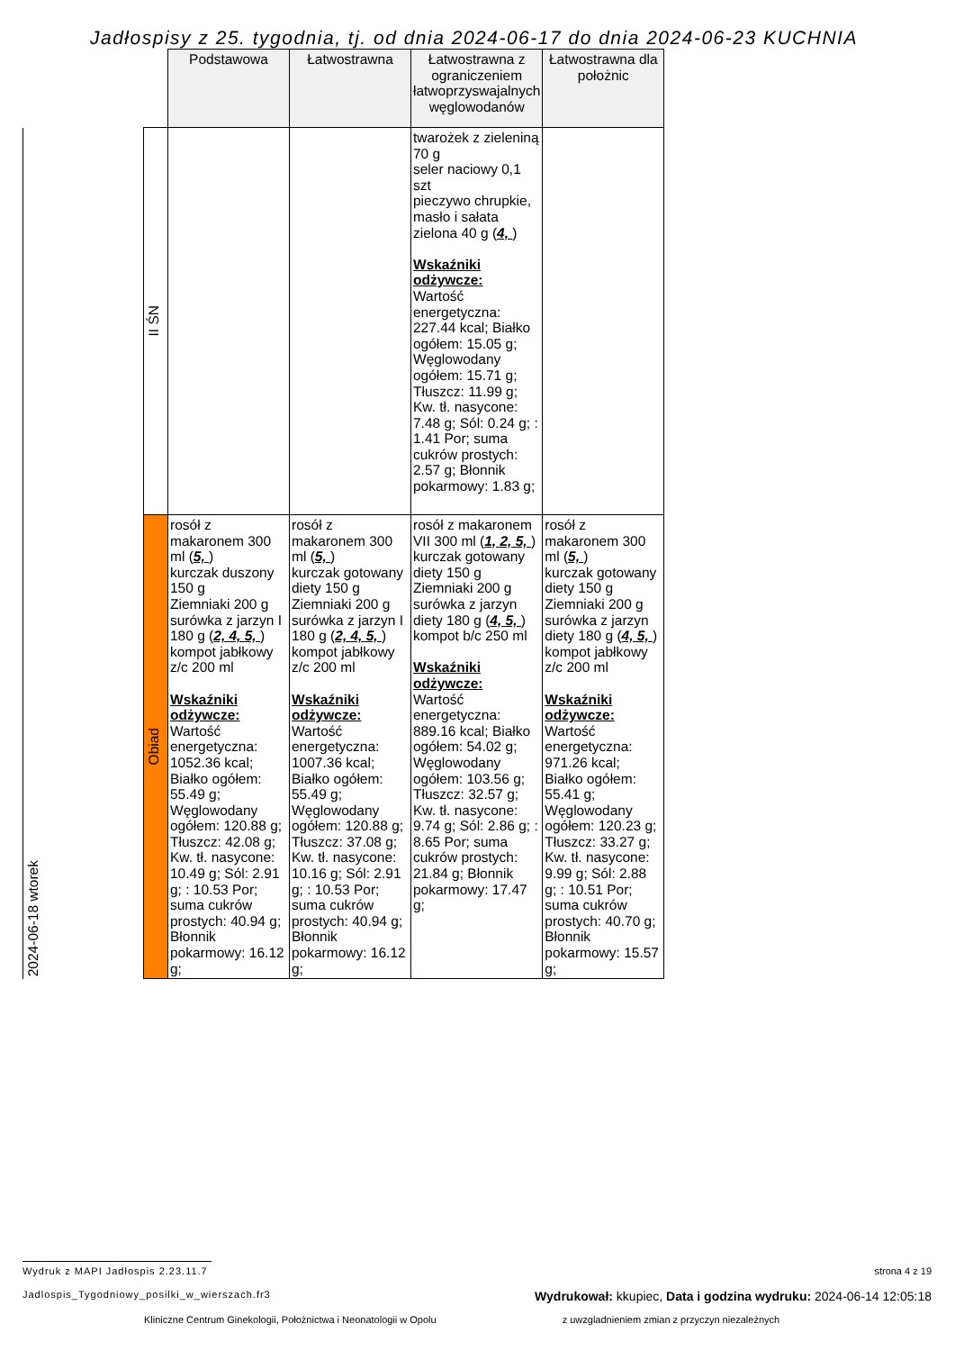Jadłospisy z 25. tygodnia, tj. od dnia 2024-06-17 do dnia 2024-06-23 KUCHNIA
| | | Podstawowa | Łatwostrawna | Łatwostrawna z ograniczeniem łatwoprzyswajalnych węglowodanów | Łatwostrawna dla położnic |
| 2024-06-18 wtorek | II ŚN | | | twarożek z zieleniną 70 g seler naciowy 0,1 szt pieczywo chrupkie, masło i sałata zielona 40 g ( 4, ) Wskaźniki odżywcze: Wartość energetyczna: 227.44 kcal; Białko ogółem: 15.05 g; Węglowodany ogółem: 15.71 g; Tłuszcz: 11.99 g; Kw. tł. nasycone: 7.48 g; Sól: 0.24 g; : 1.41 Por; suma cukrów prostych: 2.57 g; Błonnik pokarmowy: 1.83 g; | |
| | Obiad | rosół z makaronem 300 ml ( 5, ) kurczak duszony 150 g Ziemniaki 200 g surówka z jarzyn I 180 g ( 2, 4, 5, ) kompot jabłkowy z/c 200 ml Wskaźniki odżywcze: Wartość energetyczna: 1052.36 kcal; Białko ogółem: 55.49 g; Węglowodany ogółem: 120.88 g; Tłuszcz: 42.08 g; Kw. tł. nasycone: 10.49 g; Sól: 2.91 g; : 10.53 Por; suma cukrów prostych: 40.94 g; Błonnik pokarmowy: 16.12 g; | rosół z makaronem 300 ml ( 5, ) kurczak gotowany diety 150 g Ziemniaki 200 g surówka z jarzyn I 180 g ( 2, 4, 5, ) kompot jabłkowy z/c 200 ml Wskaźniki odżywcze: Wartość energetyczna: 1007.36 kcal; Białko ogółem: 55.49 g; Węglowodany ogółem: 120.88 g; Tłuszcz: 37.08 g; Kw. tł. nasycone: 10.16 g; Sól: 2.91 g; : 10.53 Por; suma cukrów prostych: 40.94 g; Błonnik pokarmowy: 16.12 g; | rosół z makaronem VII 300 ml ( 1, 2, 5, ) kurczak gotowany diety 150 g Ziemniaki 200 g surówka z jarzyn diety 180 g ( 4, 5, ) kompot b/c 250 ml Wskaźniki odżywcze: Wartość energetyczna: 889.16 kcal; Białko ogółem: 54.02 g; Węglowodany ogółem: 103.56 g; Tłuszcz: 32.57 g; Kw. tł. nasycone: 9.74 g; Sól: 2.86 g; : 8.65 Por; suma cukrów prostych: 21.84 g; Błonnik pokarmowy: 17.47 g; | rosół z makaronem 300 ml ( 5, ) kurczak gotowany diety 150 g Ziemniaki 200 g surówka z jarzyn diety 180 g ( 4, 5, ) kompot jabłkowy z/c 200 ml Wskaźniki odżywcze: Wartość energetyczna: 971.26 kcal; Białko ogółem: 55.41 g; Węglowodany ogółem: 120.23 g; Tłuszcz: 33.27 g; Kw. tł. nasycone: 9.99 g; Sól: 2.88 g; : 10.51 Por; suma cukrów prostych: 40.70 g; Błonnik pokarmowy: 15.57 g; |
Wydruk z MAPI Jadłospis 2.23.11.7 strona 4 z 19
Jadlospis_Tygodniowy_posilki_w_wierszach.fr3 Wydrukował: kkupiec, Data i godzina wydruku: 2024-06-14 12:05:18
Kliniczne Centrum Ginekologii, Położnictwa i Neonatologii w Opolu z uwzgladnieniem zmian z przyczyn niezależnych